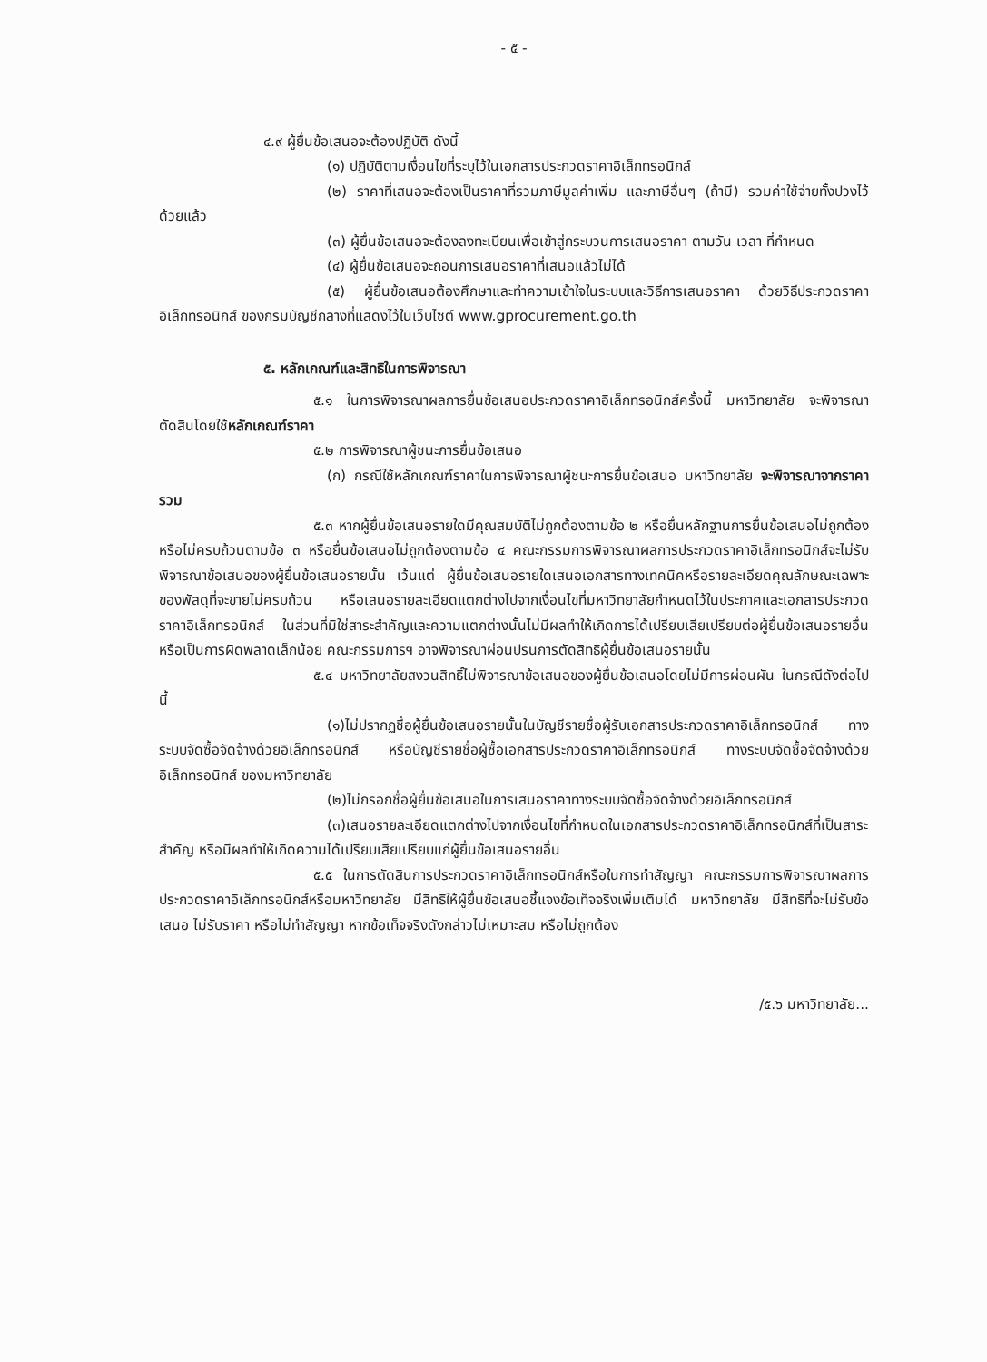- ๕ -
๔.๙ ผู้ยื่นข้อเสนอจะต้องปฏิบัติ ดังนี้
(๑) ปฏิบัติตามเงื่อนไขที่ระบุไว้ในเอกสารประกวดราคาอิเล็กทรอนิกส์
(๒) ราคาที่เสนอจะต้องเป็นราคาที่รวมภาษีมูลค่าเพิ่ม และภาษีอื่นๆ (ถ้ามี) รวมค่าใช้จ่ายทั้งปวงไว้ด้วยแล้ว
(๓) ผู้ยื่นข้อเสนอจะต้องลงทะเบียนเพื่อเข้าสู่กระบวนการเสนอราคา ตามวัน เวลา ที่กำหนด
(๔) ผู้ยื่นข้อเสนอจะถอนการเสนอราคาที่เสนอแล้วไม่ได้
(๕) ผู้ยื่นข้อเสนอต้องศึกษาและทำความเข้าใจในระบบและวิธีการเสนอราคา ด้วยวิธีประกวดราคาอิเล็กทรอนิกส์ ของกรมบัญชีกลางที่แสดงไว้ในเว็บไซต์ www.gprocurement.go.th
๕. หลักเกณฑ์และสิทธิในการพิจารณา
๕.๑ ในการพิจารณาผลการยื่นข้อเสนอประกวดราคาอิเล็กทรอนิกส์ครั้งนี้ มหาวิทยาลัย จะพิจารณาตัดสินโดยใช้หลักเกณฑ์ราคา
๕.๒ การพิจารณาผู้ชนะการยื่นข้อเสนอ
(ก) กรณีใช้หลักเกณฑ์ราคาในการพิจารณาผู้ชนะการยื่นข้อเสนอ มหาวิทยาลัย จะพิจารณาจากราคารวม
๕.๓ หากผู้ยื่นข้อเสนอรายใดมีคุณสมบัติไม่ถูกต้องตามข้อ ๒ หรือยื่นหลักฐานการยื่นข้อเสนอไม่ถูกต้อง หรือไม่ครบถ้วนตามข้อ ๓ หรือยื่นข้อเสนอไม่ถูกต้องตามข้อ ๔ คณะกรรมการพิจารณาผลการประกวดราคาอิเล็กทรอนิกส์จะไม่รับพิจารณาข้อเสนอของผู้ยื่นข้อเสนอรายนั้น เว้นแต่ ผู้ยื่นข้อเสนอรายใดเสนอเอกสารทางเทคนิคหรือรายละเอียดคุณลักษณะเฉพาะของพัสดุที่จะขายไม่ครบถ้วน หรือเสนอรายละเอียดแตกต่างไปจากเงื่อนไขที่มหาวิทยาลัยกำหนดไว้ในประกาศและเอกสารประกวดราคาอิเล็กทรอนิกส์ ในส่วนที่มิใช่สาระสำคัญและความแตกต่างนั้นไม่มีผลทำให้เกิดการได้เปรียบเสียเปรียบต่อผู้ยื่นข้อเสนอรายอื่น หรือเป็นการผิดพลาดเล็กน้อย คณะกรรมการฯ อาจพิจารณาผ่อนปรนการตัดสิทธิผู้ยื่นข้อเสนอรายนั้น
๕.๔ มหาวิทยาลัยสงวนสิทธิ์ไม่พิจารณาข้อเสนอของผู้ยื่นข้อเสนอโดยไม่มีการผ่อนผัน ในกรณีดังต่อไปนี้
(๑)ไม่ปรากฏชื่อผู้ยื่นข้อเสนอรายนั้นในบัญชีรายชื่อผู้รับเอกสารประกวดราคาอิเล็กทรอนิกส์ ทางระบบจัดซื้อจัดจ้างด้วยอิเล็กทรอนิกส์ หรือบัญชีรายชื่อผู้ซื้อเอกสารประกวดราคาอิเล็กทรอนิกส์ ทางระบบจัดซื้อจัดจ้างด้วยอิเล็กทรอนิกส์ ของมหาวิทยาลัย
(๒)ไม่กรอกชื่อผู้ยื่นข้อเสนอในการเสนอราคาทางระบบจัดซื้อจัดจ้างด้วยอิเล็กทรอนิกส์
(๓)เสนอรายละเอียดแตกต่างไปจากเงื่อนไขที่กำหนดในเอกสารประกวดราคาอิเล็กทรอนิกส์ที่เป็นสาระสำคัญ หรือมีผลทำให้เกิดความได้เปรียบเสียเปรียบแก่ผู้ยื่นข้อเสนอรายอื่น
๕.๕ ในการตัดสินการประกวดราคาอิเล็กทรอนิกส์หรือในการทำสัญญา คณะกรรมการพิจารณาผลการประกวดราคาอิเล็กทรอนิกส์หรือมหาวิทยาลัย มีสิทธิให้ผู้ยื่นข้อเสนอชี้แจงข้อเท็จจริงเพิ่มเติมได้ มหาวิทยาลัย มีสิทธิที่จะไม่รับข้อเสนอ ไม่รับราคา หรือไม่ทำสัญญา หากข้อเท็จจริงดังกล่าวไม่เหมาะสม หรือไม่ถูกต้อง
/๕.๖ มหาวิทยาลัย...